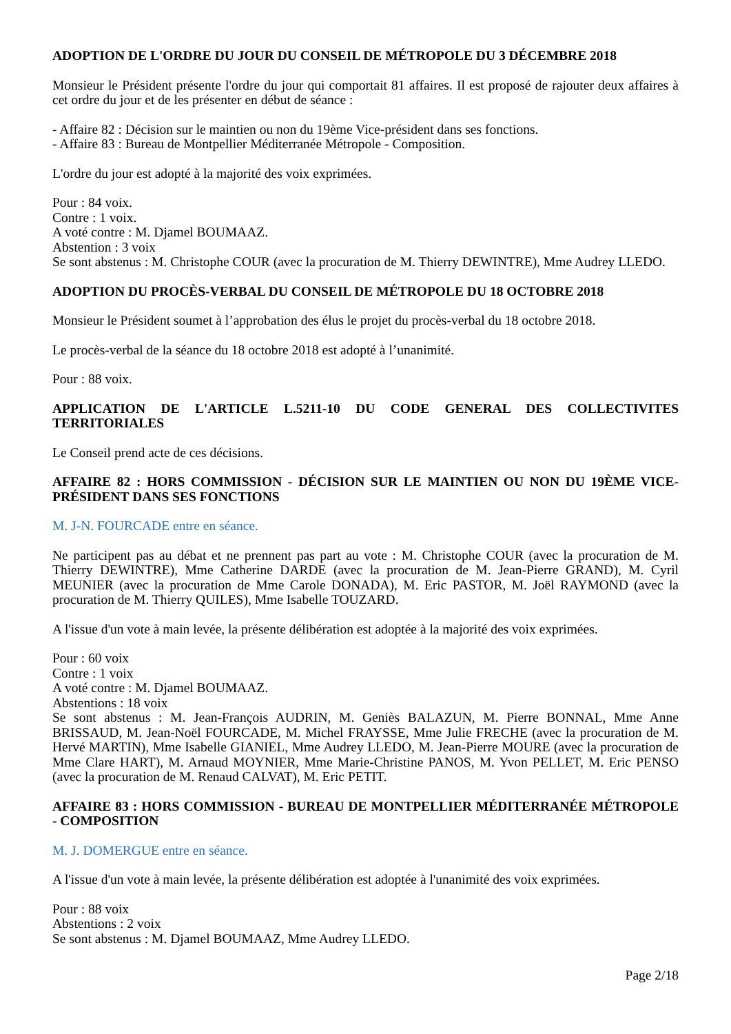ADOPTION DE L'ORDRE DU JOUR DU CONSEIL DE MÉTROPOLE DU 3 DÉCEMBRE 2018
Monsieur le Président présente l'ordre du jour qui comportait 81 affaires. Il est proposé de rajouter deux affaires à cet ordre du jour et de les présenter en début de séance :
- Affaire 82 : Décision sur le maintien ou non du 19ème Vice-président dans ses fonctions.
- Affaire 83 : Bureau de Montpellier Méditerranée Métropole - Composition.
L'ordre du jour est adopté à la majorité des voix exprimées.
Pour : 84 voix.
Contre : 1 voix.
A voté contre : M. Djamel BOUMAAZ.
Abstention : 3 voix
Se sont abstenus : M. Christophe COUR (avec la procuration de M. Thierry DEWINTRE), Mme Audrey LLEDO.
ADOPTION DU PROCÈS-VERBAL DU CONSEIL DE MÉTROPOLE DU 18 OCTOBRE 2018
Monsieur le Président soumet à l’approbation des élus le projet du procès-verbal du 18 octobre 2018.
Le procès-verbal de la séance du 18 octobre 2018 est adopté à l’unanimité.
Pour : 88 voix.
APPLICATION DE L'ARTICLE L.5211-10 DU CODE GENERAL DES COLLECTIVITES TERRITORIALES
Le Conseil prend acte de ces décisions.
AFFAIRE 82 : HORS COMMISSION - DÉCISION SUR LE MAINTIEN OU NON DU 19ÈME VICE-PRÉSIDENT DANS SES FONCTIONS
M. J-N. FOURCADE entre en séance.
Ne participent pas au débat et ne prennent pas part au vote : M. Christophe COUR (avec la procuration de M. Thierry DEWINTRE), Mme Catherine DARDE (avec la procuration de M. Jean-Pierre GRAND), M. Cyril MEUNIER (avec la procuration de Mme Carole DONADA), M. Eric PASTOR, M. Joël RAYMOND (avec la procuration de M. Thierry QUILES), Mme Isabelle TOUZARD.
A l'issue d'un vote à main levée, la présente délibération est adoptée à la majorité des voix exprimées.
Pour : 60 voix
Contre : 1 voix
A voté contre : M. Djamel BOUMAAZ.
Abstentions : 18 voix
Se sont abstenus : M. Jean-François AUDRIN, M. Geniès BALAZUN, M. Pierre BONNAL, Mme Anne BRISSAUD, M. Jean-Noël FOURCADE, M. Michel FRAYSSE, Mme Julie FRECHE (avec la procuration de M. Hervé MARTIN), Mme Isabelle GIANIEL, Mme Audrey LLEDO, M. Jean-Pierre MOURE (avec la procuration de Mme Clare HART), M. Arnaud MOYNIER, Mme Marie-Christine PANOS, M. Yvon PELLET, M. Eric PENSO (avec la procuration de M. Renaud CALVAT), M. Eric PETIT.
AFFAIRE 83 : HORS COMMISSION - BUREAU DE MONTPELLIER MÉDITERRANÉE MÉTROPOLE - COMPOSITION
M. J. DOMERGUE entre en séance.
A l'issue d'un vote à main levée, la présente délibération est adoptée à l'unanimité des voix exprimées.
Pour : 88 voix
Abstentions : 2 voix
Se sont abstenus : M. Djamel BOUMAAZ, Mme Audrey LLEDO.
Page 2/18